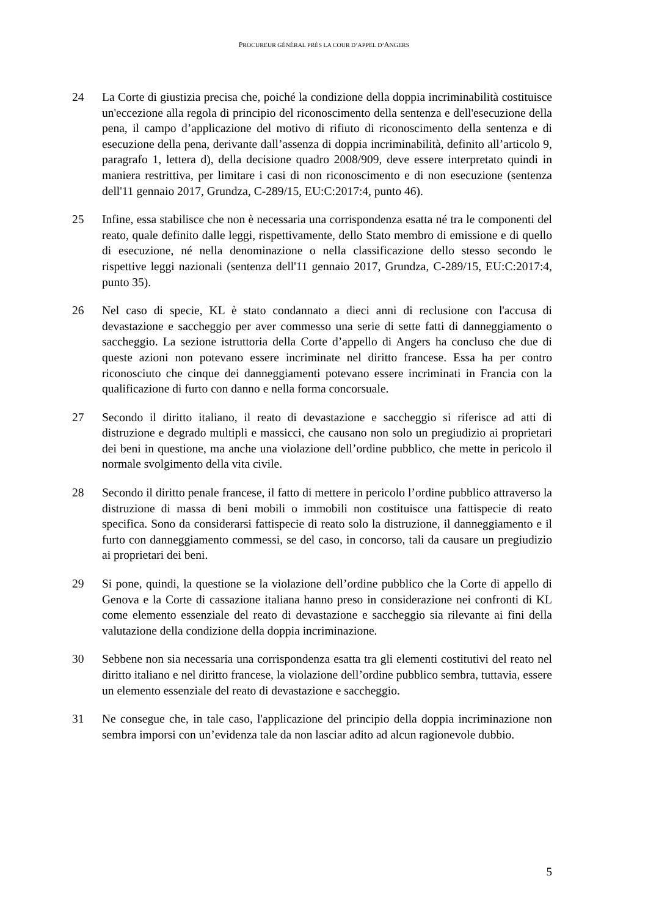PROCUREUR GÉNÉRAL PRÈS LA COUR D’APPEL D’ANGERS
24 La Corte di giustizia precisa che, poiché la condizione della doppia incriminabilità costituisce un'eccezione alla regola di principio del riconoscimento della sentenza e dell'esecuzione della pena, il campo d’applicazione del motivo di rifiuto di riconoscimento della sentenza e di esecuzione della pena, derivante dall’assenza di doppia incriminabilità, definito all’articolo 9, paragrafo 1, lettera d), della decisione quadro 2008/909, deve essere interpretato quindi in maniera restrittiva, per limitare i casi di non riconoscimento e di non esecuzione (sentenza dell'11 gennaio 2017, Grundza, C-289/15, EU:C:2017:4, punto 46).
25 Infine, essa stabilisce che non è necessaria una corrispondenza esatta né tra le componenti del reato, quale definito dalle leggi, rispettivamente, dello Stato membro di emissione e di quello di esecuzione, né nella denominazione o nella classificazione dello stesso secondo le rispettive leggi nazionali (sentenza dell'11 gennaio 2017, Grundza, C-289/15, EU:C:2017:4, punto 35).
26 Nel caso di specie, KL è stato condannato a dieci anni di reclusione con l'accusa di devastazione e saccheggio per aver commesso una serie di sette fatti di danneggiamento o saccheggio. La sezione istruttoria della Corte d’appello di Angers ha concluso che due di queste azioni non potevano essere incriminate nel diritto francese. Essa ha per contro riconosciuto che cinque dei danneggiamenti potevano essere incriminati in Francia con la qualificazione di furto con danno e nella forma concorsuale.
27 Secondo il diritto italiano, il reato di devastazione e saccheggio si riferisce ad atti di distruzione e degrado multipli e massicci, che causano non solo un pregiudizio ai proprietari dei beni in questione, ma anche una violazione dell’ordine pubblico, che mette in pericolo il normale svolgimento della vita civile.
28 Secondo il diritto penale francese, il fatto di mettere in pericolo l’ordine pubblico attraverso la distruzione di massa di beni mobili o immobili non costituisce una fattispecie di reato specifica. Sono da considerarsi fattispecie di reato solo la distruzione, il danneggiamento e il furto con danneggiamento commessi, se del caso, in concorso, tali da causare un pregiudizio ai proprietari dei beni.
29 Si pone, quindi, la questione se la violazione dell’ordine pubblico che la Corte di appello di Genova e la Corte di cassazione italiana hanno preso in considerazione nei confronti di KL come elemento essenziale del reato di devastazione e saccheggio sia rilevante ai fini della valutazione della condizione della doppia incriminazione.
30 Sebbene non sia necessaria una corrispondenza esatta tra gli elementi costitutivi del reato nel diritto italiano e nel diritto francese, la violazione dell’ordine pubblico sembra, tuttavia, essere un elemento essenziale del reato di devastazione e saccheggio.
31 Ne consegue che, in tale caso, l'applicazione del principio della doppia incriminazione non sembra imporsi con un’evidenza tale da non lasciar adito ad alcun ragionevole dubbio.
5